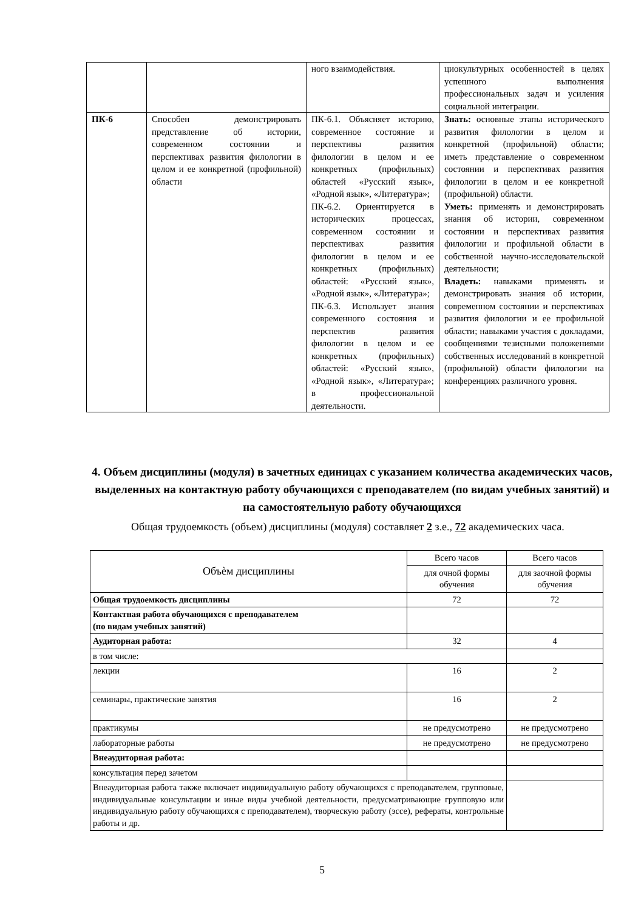| | | ного взаимодействия. | циокультурных особенностей в целях успешного выполнения профессиональных задач и усиления социальной интеграции. |
| ПК-6 | Способен демонстрировать представление об истории, современном состоянии и перспективах развития филологии в целом и ее конкретной (профильной) области | ПК-6.1. Объясняет историю, современное состояние и перспективы развития филологии в целом и ее конкретных (профильных) областей «Русский язык», «Родной язык», «Литература»; ПК-6.2. Ориентируется в исторических процессах, современном состоянии и перспективах развития филологии в целом и ее конкретных (профильных) областей: «Русский язык», «Родной язык», «Литература»; ПК-6.3. Использует знания современного состояния и перспектив развития филологии в целом и ее конкретных (профильных) областей: «Русский язык», «Родной язык», «Литература»; в профессиональной деятельности. | Знать: основные этапы исторического развития филологии в целом и конкретной (профильной) области; иметь представление о современном состоянии и перспективах развития филологии в целом и ее конкретной (профильной) области. Уметь: применять и демонстрировать знания об истории, современном состоянии и перспективах развития филологии и профильной области в собственной научно-исследовательской деятельности; Владеть: навыками применять и демонстрировать знания об истории, современном состоянии и перспективах развития филологии и ее профильной области; навыками участия с докладами, сообщениями тезисными положениями собственных исследований в конкретной (профильной) области филологии на конференциях различного уровня. |
4. Объем дисциплины (модуля) в зачетных единицах с указанием количества академических часов, выделенных на контактную работу обучающихся с преподавателем (по видам учебных занятий) и на самостоятельную работу обучающихся
Общая трудоемкость (объем) дисциплины (модуля) составляет 2 з.е., 72 академических часа.
| Объѐм дисциплины | Всего часов | Всего часов |
| | для очной формы обучения | для заочной формы обучения |
| Общая трудоемкость дисциплины | 72 | 72 |
| Контактная работа обучающихся с преподавателем (по видам учебных занятий) | | |
| Аудиторная работа: | 32 | 4 |
| в том числе: | | |
| лекции | 16 | 2 |
| семинары, практические занятия | 16 | 2 |
| практикумы | не предусмотрено | не предусмотрено |
| лабораторные работы | не предусмотрено | не предусмотрено |
| Внеаудиторная работа: | | |
| консультация перед зачетом | | |
| Внеаудиторная работа также включает индивидуальную работу обучающихся с преподавателем, групповые, индивидуальные консультации и иные виды учебной деятельности, предусматривающие групповую или индивидуальную работу обучающихся с преподавателем), творческую работу (эссе), рефераты, контрольные работы и др. | | |
5